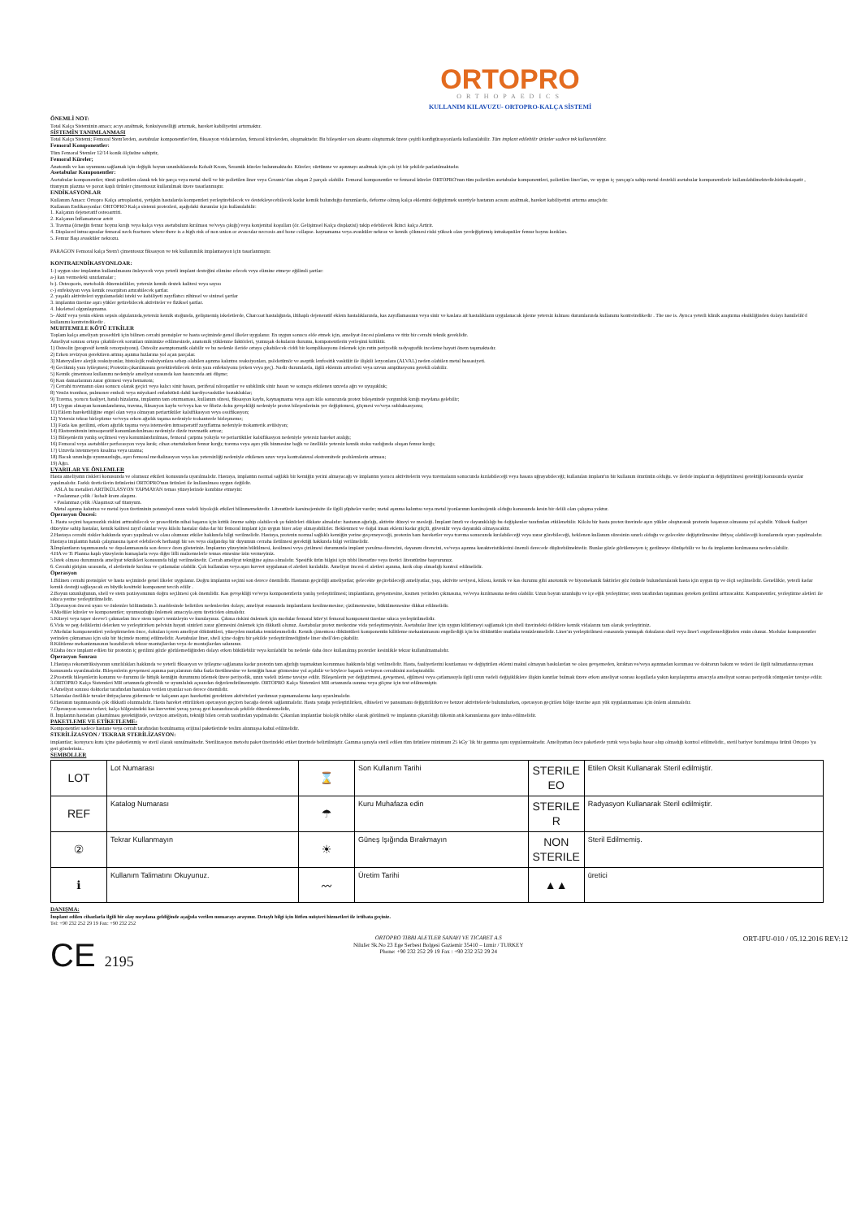ORTOPRO
ORTHOPAEDICS
KULLANIM KILAVUZU- ORTOPRO-KALÇA SİSTEMİ
ÖNEMLİ NOT:
Total Kalça Sisteminin amacı; acıyı azaltmak, fonksiyonelliği artırmak, hareket kabiliyetini artırmaktır.
SİSTEMİN TANIMLANMASI
Total Kalça Sistemi; Femoral Stem'lerden, asetabular komponentler'den, fiksasyon vidalarından, femoral kürelerden, oluşmaktadır. Bu bileşenler son aksamı oluşturmak üzere çeşitli konfigürasyonlarda kullanılabilir. Tüm implant edilebilir ürünler sadece tek kullanımlıktır.
Femoral Komponentler:
Tüm Femoral Stemler 12/14 konik ölçüsüne sahiptir,
Femoral Küreler;
Anatomik ve kas uyumunu sağlamak için değişik boyun uzunluklarında Kobalt Krom, Seramik küreler bulunmaktadır. Küreler; sürtünme ve aşınmayı azaltmak için çok iyi bir şekilde parlatılmaktadır.
Asetabular Komponentler:
Asetabular komponentler; tümü polietilen olarak tek bir parça veya metal shell ve bir polietilen liner veya Ceramic'dan oluşan 2 parçalı olabilir. Femoral komponentler ve femoral küreler ORTOPRO'nun tüm polietilen asetabular komponentleri, polietilen liner'ları, ve uygun iç yarıçap'a sahip metal destekli asetabular komponentlerle kullanılabilmektedir.hidroksiapatit , titanyum plazma ve poroz kaplı ürünler çimentosuz kullanılmak üzere tasarlanmıştır.
ENDİKASYONLAR
Kullanım Amacı: Ortopro Kalça artroplastisi, yetişkin hastalarda kompentleri yerleştirebilecek ve destekleyecebilecek kadar kemik bulunduğu durumlarda, deforme olmuş kalça eklemini değiştirmek suretiyle hastanın acısını azaltmak, hareket kabiliyetini artırma amaçlıdır.
Kullanım Endikasyonlar: ORTOPRO Kalça sistemi protezleri, aşağıdaki durumlar için kullanılabilir:
1. Kalçanın dejeneratif osteoartriti.
2. Kalçanın İnflamatuvar artrit
3. Travma (örneğin femur boynu kırığı veya kalça veya asetabulum kırılması ve/veya çıkığı) veya konjenital koşulları (ör. Gelişimsel Kalça displazisi) takip edebilecek İkinci kalça Artirit.
4. Displaced intracapsular femoral neck fractures where there is a high risk of non union or avascular necrosis and bone collapse. kaynamama veya avasküler nekroz ve kemik çökmesi riski yüksek olan yerdeğiştirmiş intrakapsüler femur boynu kırıkları.
5. Femur Başı avasküler nekrozu.
PARAGON Femoral kalça Stem'i çimentosuz fiksasyon ve tek kullanımlık implantasyon için tasarlanmıştır.
KONTRAENDİKASYONLOAR:
1-) uygun size implantın kullanılmasını önleyecek veya yeterli implant desteğini elimine edecek veya elimine etmeye eğilimli şartlar:
a-) kan vermedeki sınırlamalar ;
b-). Osteoporis, metobolik düzensizlikler, yetersiz kemik destek kalitesi veya sayısı
c-) enfeksiyon veya kemik resorpiton artırabilecek şartlar.
2. yaşaklı aktiviteleri uygulamadaki isteki ve kabiliyeti zayıflatıcı zihinsel ve sinirsel şartlar
3. implantın üzerine aşırı yükler getirebilecek aktiviteler ve fiziksel şartlar.
4. İskeletsel olgunlaşmama.
5- Aktif veya yenin eklem sepsis olgularında,yetersiz kemik stoğunda, gelişmemiş iskeletlerde, Charcoat hastalığında, iltihaplı dejeneratif eklem hastalıklarında, kas zayıflamasının veya sinir ve kaslara ait hastalıkların uygulanacak işleme yetersiz kılması durumlarında kullanımı kontreindikedir . The use is. Ayrıca yeterli klinik araştırma eksikliğinden dolayı hamilelik'd kullanımı kontreindikedir .
MUHTEMELE KÖTÜ ETKİLER
Toplam kalça ameliyatı prosedürü için bilinen cerrahi prensipler ve hasta seçiminde genel ilkeler uygulanır. En uygun sonucu elde etmek için, ameliyat öncesi planlama ve titiz bir cerrahi teknik gereklidir.
Ameliyat sonrası ortaya çıkabilecek sorunları minimize edilmesinde, anatomik yüklenme faktörleri, yumuşak dokuların durumu, komponentlerin yerleşimi kritiktir.
1) Osteoliz (progresif kemik rezorpsiyonu). Osteoliz asemptomatik olabilir ve bu nedenle ileride ortaya çıkabilecek ciddi bir komplikasyonu önlemek için rutin periyodik radyografik inceleme hayati önem taşımaktadır.
2) Erken revizyon gerektiren artmış aşınma hızlarına yol açan parçalar.
3) Materyallere alerjik reaksiyonlar, histolojik reaksiyonlara sebep olabilen aşınma kalıntısı reaksiyonları, psödotümör ve aseptik lenfositik vaskülit ile ilişkili lezyonlara (ALVAL) neden olabilen metal hassasiyeti.
4) Gecikmiş yara iyileşmesi; Protezin çıkarılmasını gerektirebilecek derin yara enfeksiyonu (erken veya geç). Nadir durumlarda, ilgili eklemin artrodezi veya uzvun ampütasyonu gerekli olabilir.
5) Kemik çimentosu kullanımı nedeniyle ameliyat sırasında kan basıncında ani düşme;
6) Kan damarlarının zarar görmesi veya hematom;
7) Cerrahi travmanın olası sonucu olarak geçici veya kalıcı sinir hasarı, periferal nöropatiler ve subklinik sinir hasarı ve sonuçta etkilenen uzuvda ağrı ve uyuşukluk;
8) Venöz tromboz, pulmoner emboli veya miyokard enfarktüsü dahil kardiyovasküler bozukluklar;
9) Travma, yorucu faaliyet, hatalı hizalama, implantın tam oturmaması, kullanım süresi, fiksasyon kaybı, kaynaşmama veya aşırı kilo sonucunda protez bileşeninde yorgunluk kırığı meydana gelebilir;
10) Uygun olmayan konumlandırma, travma, fiksasyon kaybı ve/veya kas ve fibröz doku gevşekliği nedeniyle protez bileşenlerinin yer değiştirmesi, göçmesi ve/veya subluksasyonu;
11) Eklem hareketliliğine engel olan veya olmayan periartiküler kalsifikasyon veya ossifikasyon;
12) Yetersiz tekrar birleştirme ve/veya erken ağırlık taşıma nedeniyle trokanterde birleşmeme;
13) Fazla kas gerilimi, erken ağırlık taşıma veya istemeden intraoperatif zayıflatma nedeniyle trokanterik avülsiyon;
14) Ekstremitenin intraoperatif konumlandırılması nedeniyle dizde travmatik artroz;
15) Bileşenlerin yanlış seçilmesi veya konumlandırılması, femoral çarpma yoluyla ve periartiküler kalsifikasyon nedeniyle yetersiz hareket aralığı;
16) Femoral veya asetabüler perforasyon veya kırık; cihaz oturtulurken femur kırığı; travma veya aşırı yük binmesine bağlı ve özellikle yetersiz kemik stoku varlığında oluşan femur kırığı;
17) Uzuvda istenmeyen kısalma veya uzama;
18) Bacak uzunluğu uyumsuzluğu, aşırı femoral medializasyon veya kas yetersizliği nedeniyle etkilenen uzuv veya kontralateral ekstremitede problemlerin artması;
19) Ağrı.
UYARILAR VE ÖNLEMLER
Hasta ameliyatın riskleri konusunda ve olumsuz etkileri konusunda uyarılmalıdır. Hastaya, implantın normal sağlıklı bir kemiğin yerini almayacağı ve implantın yorucu aktivitelerin veya travmaların sonucunda kırılabileceği veya hasara uğrayabileceği; kullanılan implant'ın bir kullanım ömrünün olduğu. ve ileride implant'ın değiştirilmesi gerektiği konusunda uyarılar yapılmalıdır. Farklı üreticilerin ürünlerini ORTOPRO'nun ürünleri ile kullanılması uygun değildir.
ASLA bu metalleri ARTİKÜLASYON YAPMAYAN temas yüzeylerinde kombine etmeyin:
• Paslanmaz çelik / kobalt krom alaşımı.
• Paslanmaz çelik /Alaşımsız saf titanyum.
Metal aşınma kalıntısı ve metal iyon üretiminin potansiyel uzun vadeli biyolojik etkileri bilinmemektedir. Literatürde karsinojenisite ile ilgili şüpheler vardır; metal aşınma kalıntısı veya metal iyonlarının karsinojenik olduğu konusunda kesin bir delili olan çalışma yoktur.
Operasyon Öncesi:
1. Hasta seçimi başarısızlık riskini arttırabilecek ve prosedürün nihai başarısı için kritik öneme sahip olabilecek şu faktörleri dikkate almalıdır: hastanın ağırlığı, aktivite düzeyi ve mesleği. İmplant ömrü ve dayanıklılığı bu değişkenler tarafından etkilenebilir. Kilolu bir hasta protez üzerinde aşırı yükler oluşturarak protezin başarısız olmasına yol açabilir. Yüksek faaliyet düzeyine sahip hastalar, kemik kalitesi zayıf olanlar veya kilolu hastalar daha dar bir femoral implant için uygun birer aday olmayabilirler. Beklenmez ve doğal insan eklemi kadar güçlü, güvenilir veya dayanıklı olmayacaktır.
2.Hastaya cerrahi riskler hakkında uyarı yapılmalı ve olası olumsuz etkiler hakkında bilgi verilmelidir. Hastaya, protezin normal sağlıklı kemiğin yerine geçemeyeceği, protezin bazı hareketler veya travma sonucunda kırılabileceği veya zarar görebileceği, beklenen kullanım süresinin sınırlı olduğu ve gelecekte değiştirilmesine ihtiyaç olabileceği konularında uyarı yapılmalıdır. Hastaya implantın hatalı çalışmasına işaret edebilecek herhangi bir ses veya olağandışı bir duyumun cerraha iletilmesi gerektiği hakkında bilgi verilmelidir.
3. İmplantların taşınmasında ve depolanmasında son derece özen gösteriniz. İmplantın yüzeyinin bükülmesi, kesilmesi veya çizilmesi durumunda implant yorulma direncini, dayanım direncini, ve/veya aşınma karakteristiklerini önemli derecede düşürebilmektedir. Bunlar gözle görülemeyen iç gerilmeye dönüşebilir ve bu da implantın kırılmasına neden olabilir.
4.HA ve Ti Plazma kaplı yüzeylerin kumaşlarla veya diğer lifli malzemelerle temas etmesine izin vermeyiniz.
5.İstek olması durumunda ameliyat teknikleri konusunda bilgi verilmektedir. Cerrah ameliyat tekniğine aşina olmalıdır. Spesifik ürün bilgisi için tıbbi literatüre veya üretici literatürüne başvurunuz.
6. Cerrahi girişim sırasında, el aletlerinde kırılma ve çatlamalar olabilir. Çok kullanılan veya aşırı kuvvet uygulanan el aletleri kırılabilir. Ameliyat öncesi el aletleri aşınma, kırık olup olmadığı kontrol edilmelidir.
Operasyon
1.Bilinen cerrahi prensipler ve hasta seçiminde genel ilkeler uygulanır. Doğru implantın seçimi son derece önemlidir. Hastanın geçirdiği ameliyatlar; gelecekte geçirebileceği ameliyatlar, yaşı, aktivite seviyesi, kilosu, kemik ve kas durumu gibi anotomik ve biyomekanik faktörler göz önünde bulundurularak hasta için uygun tip ve ölçü seçilmelidir. Genellikle, yeterli kadar kemik desteği sağlayacak en büyük kesitteki komponent tercih edilir .
2.Boyun uzunluğunun, shell ve stem pozisyonunun doğru seçilmesi çok önemlidir. Kas gevşekliği ve/veya komponentlerin yanlış yerleştirilmesi; implantların, gevşemesine, kısmen yerinden çıkmasına, ve/veya kırılmasına neden olabilir. Uzun boyun uzunluğu ve içe eğik yerleştirme; stem tarafından taşınması gereken gerilimi arttıracaktır. Komponentler, yerleştirme aletleri ile sıkıca yerine yerleştirilmelidir.
3.Operasyon öncesi uyarı ve önlemler bölümünün 3. maddesinde belirtilen nedenlerden dolayı; ameliyat esnasında implantların kesilmemesine; çizilmemesine, bükülmemesine dikkat edilmelidir.
4.Modüler küreler ve komponentler; uyumsuzluğu önlemek amacıyla aynı üreticiden olmalıdır.
5.Küreyi veya taper sleeve'i çakmadan önce stem taper'ı temizleyin ve kurulayınız. Çıkma riskini önlemek için modular femoral küre'yi femoral komponent üzerine sıkıca yerleştirilmelidir.
6.Vida ve peg deliklerini delerken ve yerleştirirken pelvisin hayati sinirleri zarar görmesini önlemek için dikkatli olunuz. Asetabular protez merkezine vida yerleştirmeyiniz. Asetabular liner için uygun kilitlemeyi sağlamak için shell üzerindeki deliklere kemik vidalarını tam olarak yerleştiriniz.
7.Modular komponentleri yerleştirmeden önce, dokuları içeren ameliyat döküntüleri, yüzeyden mutlaka temizlenmelidir. Kemik çimentosu döküntüleri komponentin kilitleme mekanizmasını engellediği için bu döküntüler mutlaka temizlenmelidir. Liner'ın yerleştirilmesi esnasında yumuşak dokuların shell veya liner'i engellemediğinden emin olunuz. Modular komponentler yerinden çıkmaması için sıkı bir biçimde montaj edilmelidir. Asetabular liner, shell içine doğru bir şekilde yerleştirilmediğinde liner shell'den çıkabilir.
8.Kilitleme mekanizmasının bozabilecek tekrar montajlardan veya de montajlardan sakınınız.
9.Daha önce implant edilen bir protezin iç gerilimi gözle görülemediğinden dolayı erken bükülebilir veya kırılabilir bu nedenle daha önce kullanılmış protezler kesinlikle tekrar kullanılmamalıdır.
Operasyon Sonrası
1.Hastaya rekonstrüksiyonun sınırlılıkları hakkında ve yeterli fiksasyon ve iyileşme sağlanana kadar protezin tam ağırlığı taşımaktan korunması hakkında bilgi verilmelidir. Hasta, faaliyetlerini kısıtlaması ve değiştirilen eklemi makul olmayan baskılardan ve olası gevşemeden, kırıktan ve/veya aşınmadan koruması ve doktorun bakım ve tedavi ile ilgili talimatlarına uyması konusunda uyarılmalıdır. Bileşenlerin gevşemesi aşınma parçalarının daha fazla üretilmesine ve kemiğin hasar görmesine yol açabilir ve böylece başarılı revizyon cerrahisini zorlaştırabilir.
2.Prostetik bileşenlerin konumu ve durumu ile bitişik kemiğin durumunu izlemek üzere periyodik, uzun vadeli izleme tavsiye edilir. Bileşenlerin yer değiştirmesi, gevşemesi, eğilmesi veya çatlamasıyla ilgili uzun vadeli değişikliklere ilişkin kanıtlar bulmak üzere erken ameliyat sonrası koşullarla yakın karşılaştırma amacıyla ameliyat sonrası periyodik röntgenler tavsiye edilir.
3.ORTOPRO Kalça Sistemleri MR ortamında güvenlik ve uyumluluk açısından değerlendirilmemiştir. ORTOPRO Kalça Sistemleri MR ortamında ısınma veya göçme için test edilmemiştir.
4.Ameliyat sonrası doktorlar tarafından hastalara verilen uyarılar son derece önemlidir.
5.Hastalar özellikle tuvalet ihtiyaçlarını gidermede ve kalçanın aşırı hareketini gerektiren aktiviteleri yardımsız yapmamalarına karşı uyarılmalıdır.
6.Hastanın taşınmasında çok dikkatli olunmalıdır. Hasta hareket ettirilirken operasyon geçiren bacağa destek sağlanmalıdır. Hasta yatağa yerleştirilirken, elbiseleri ve pansumanı değiştirilirken ve benzer aktivitelerde bulunulurken, operasyon geçirilen bölge üzerine aşırı yük uygulanmaması için önlem alınmalıdır.
7.Operasyon sonrası tedavi; kalça bölgesindeki kas kuvvetini yavaş yavaş geri kazandıracak şekilde düzenlenmelidir,
8. İmplantın hastadan çıkartılması gerektiğinde, revizyon ameliyatı, tekniği bilen cerrah tarafından yapılmalıdır. Çıkarılan implantlar biolojik tehlike olarak görülmeli ve implantın çıkarıldığı ülkenin atık kanunlarına gore imha edilmelidir.
PAKETLEME VE ETİKETLEME:
Komponentler sadece hastane veya cerrah tarafından bozulmamış orijinal paketlerinde teslim alınmışsa kabul edilmelidir.
STERİLİZASYON / TEKRAR STERİLİZASYON:
implantlar; koruyucu kutu içine paketlenmiş ve steril olarak sunulmaktadır. Sterilizasyon metodu paket üzerindeki etiket üzerinde belirtilmiştir. Gamma ışınıyla steril edilen tüm ürünlere minimum 25 kGy 'lik bir gamma ışını uygulanmaktadır. Ameliyattan önce paketlerde yırtık veya başka hasar olup olmadığı kontrol edilmelidir., steril bariyer bozulmuşsa ürünü Ortopro 'ya geri gönderiniz..
SEMBOLLER
| LOT | Lot Numarası | ⌛ | Son Kullanım Tarihi | STERILE EO | Etilen Oksit Kullanarak Steril edilmiştir. |
| REF | Katalog Numarası | ☂ | Kuru Muhafaza edin | STERILE R | Radyasyon Kullanarak Steril edilmiştir. |
| ② | Tekrar Kullanmayın | ☀ | Güneş Işığında Bırakmayın | NON STERILE | Steril Edilmemiş. |
| ℹ | Kullanım Talimatını Okuyunuz. | 〰 | Üretim Tarihi | ▲▲ | üretici |
DANIŞMA:
İmplant edilen cihazlarla ilgili bir olay meydana geldiğinde aşağıda verilen numarayı arayınız. Detaylı bilgi için lütfen müşteri hizmetleri ile irtibata geçiniz.
Tel: +90 232 252 29 19 Fax: +90 232 252
CE 2195
ORTOPRO TIBBI ALETLER SANAYI VE TICARET A.S
Nilufer Sk.No 23 Ege Serbest Bolgesi Gaziemir 35410 – Izmir / TURKEY
Phone: +90 232 252 29 19 Fax : +90 232 252 29 24
ORT-IFU-010 / 05.12.2016 REV:12